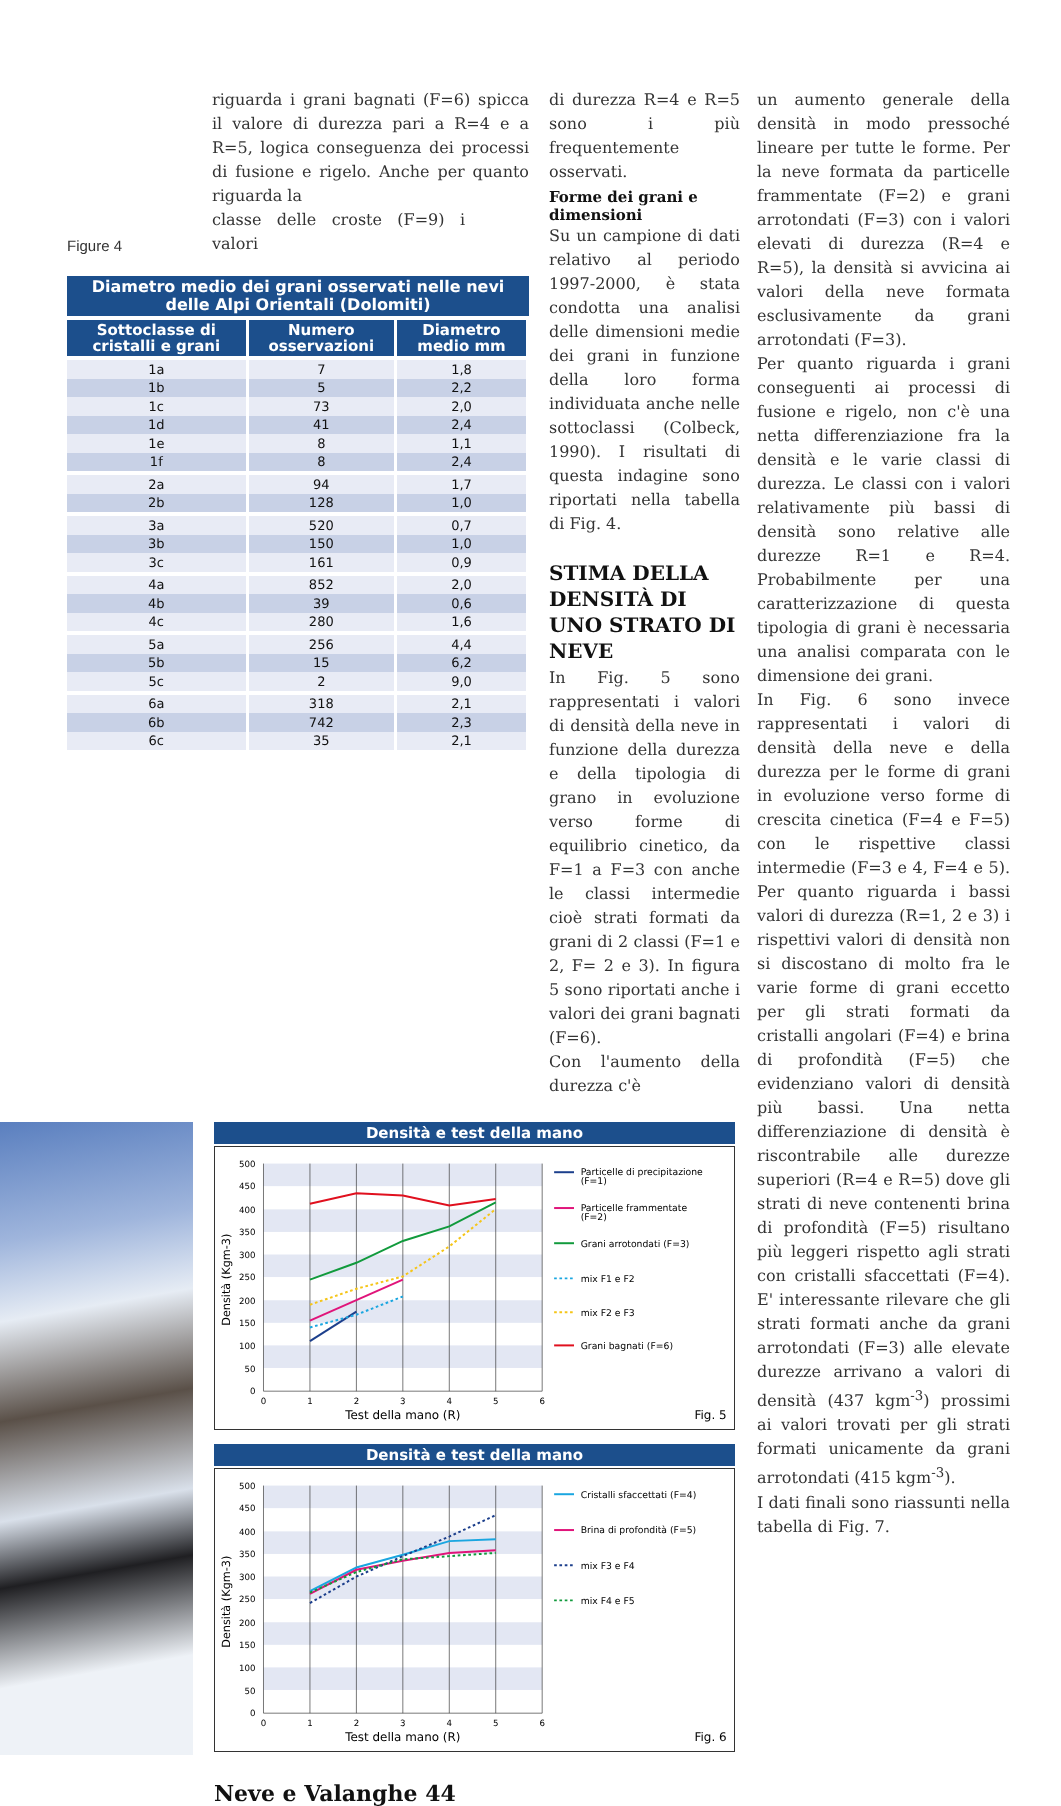riguarda i grani bagnati (F=6) spicca il valore di durezza pari a R=4 e a R=5, logica conseguenza dei processi di fusione e rigelo. Anche per quanto riguarda la
Figure 4
classe delle croste (F=9) i valori
Diametro medio dei grani osservati nelle nevi delle Alpi Orientali (Dolomiti)
| Sottoclasse di cristalli e grani | Numero osservazioni | Diametro medio mm |
| --- | --- | --- |
| 1a | 7 | 1,8 |
| 1b | 5 | 2,2 |
| 1c | 73 | 2,0 |
| 1d | 41 | 2,4 |
| 1e | 8 | 1,1 |
| 1f | 8 | 2,4 |
| 2a | 94 | 1,7 |
| 2b | 128 | 1,0 |
| 3a | 520 | 0,7 |
| 3b | 150 | 1,0 |
| 3c | 161 | 0,9 |
| 4a | 852 | 2,0 |
| 4b | 39 | 0,6 |
| 4c | 280 | 1,6 |
| 5a | 256 | 4,4 |
| 5b | 15 | 6,2 |
| 5c | 2 | 9,0 |
| 6a | 318 | 2,1 |
| 6b | 742 | 2,3 |
| 6c | 35 | 2,1 |
di durezza R=4 e R=5 sono i più frequentemente osservati.
Forme dei grani e dimensioni
Su un campione di dati relativo al periodo 1997-2000, è stata condotta una analisi delle dimensioni medie dei grani in funzione della loro forma individuata anche nelle sottoclassi (Colbeck, 1990). I risultati di questa indagine sono riportati nella tabella di Fig. 4.
STIMA DELLA DENSITÀ DI UNO STRATO DI NEVE
In Fig. 5 sono rappresentati i valori di densità della neve in funzione della durezza e della tipologia di grano in evoluzione verso forme di equilibrio cinetico, da F=1 a F=3 con anche le classi intermedie cioè strati formati da grani di 2 classi (F=1 e 2, F= 2 e 3). In figura 5 sono riportati anche i valori dei grani bagnati (F=6).
Con l'aumento della durezza c'è
Densità e test della mano
500
450
400
350
300
250
200
150
100
50
0
0
1
2
3
4
5
6
Test della mano (R)
Densità (Kgm-3)
Fig. 5
Particelle di precipitazione
(F=1)
Particelle frammentate
(F=2)
Grani arrotondati (F=3)
mix F1 e F2
mix F2 e F3
Grani bagnati (F=6)
Densità e test della mano
500
450
400
350
300
250
200
150
100
50
0
0
1
2
3
4
5
6
Test della mano (R)
Densità (Kgm-3)
Fig. 6
Cristalli sfaccettati (F=4)
Brina di profondità (F=5)
mix F3 e F4
mix F4 e F5
Neve e Valanghe 44
un aumento generale della densità in modo pressoché lineare per tutte le forme. Per la neve formata da particelle frammentate (F=2) e grani arrotondati (F=3) con i valori elevati di durezza (R=4 e R=5), la densità si avvicina ai valori della neve formata esclusivamente da grani arrotondati (F=3).
Per quanto riguarda i grani conseguenti ai processi di fusione e rigelo, non c'è una netta differenziazione fra la densità e le varie classi di durezza. Le classi con i valori relativamente più bassi di densità sono relative alle durezze R=1 e R=4. Probabilmente per una caratterizzazione di questa tipologia di grani è necessaria una analisi comparata con le dimensione dei grani.
In Fig. 6 sono invece rappresentati i valori di densità della neve e della durezza per le forme di grani in evoluzione verso forme di crescita cinetica (F=4 e F=5) con le rispettive classi intermedie (F=3 e 4, F=4 e 5). Per quanto riguarda i bassi valori di durezza (R=1, 2 e 3) i rispettivi valori di densità non si discostano di molto fra le varie forme di grani eccetto per gli strati formati da cristalli angolari (F=4) e brina di profondità (F=5) che evidenziano valori di densità più bassi. Una netta differenziazione di densità è riscontrabile alle durezze superiori (R=4 e R=5) dove gli strati di neve contenenti brina di profondità (F=5) risultano più leggeri rispetto agli strati con cristalli sfaccettati (F=4). E' interessante rilevare che gli strati formati anche da grani arrotondati (F=3) alle elevate durezze arrivano a valori di densità (437 kgm<sup>-3</sup>) prossimi ai valori trovati per gli strati formati unicamente da grani arrotondati (415 kgm<sup>-3</sup>).
I dati finali sono riassunti nella tabella di Fig. 7.